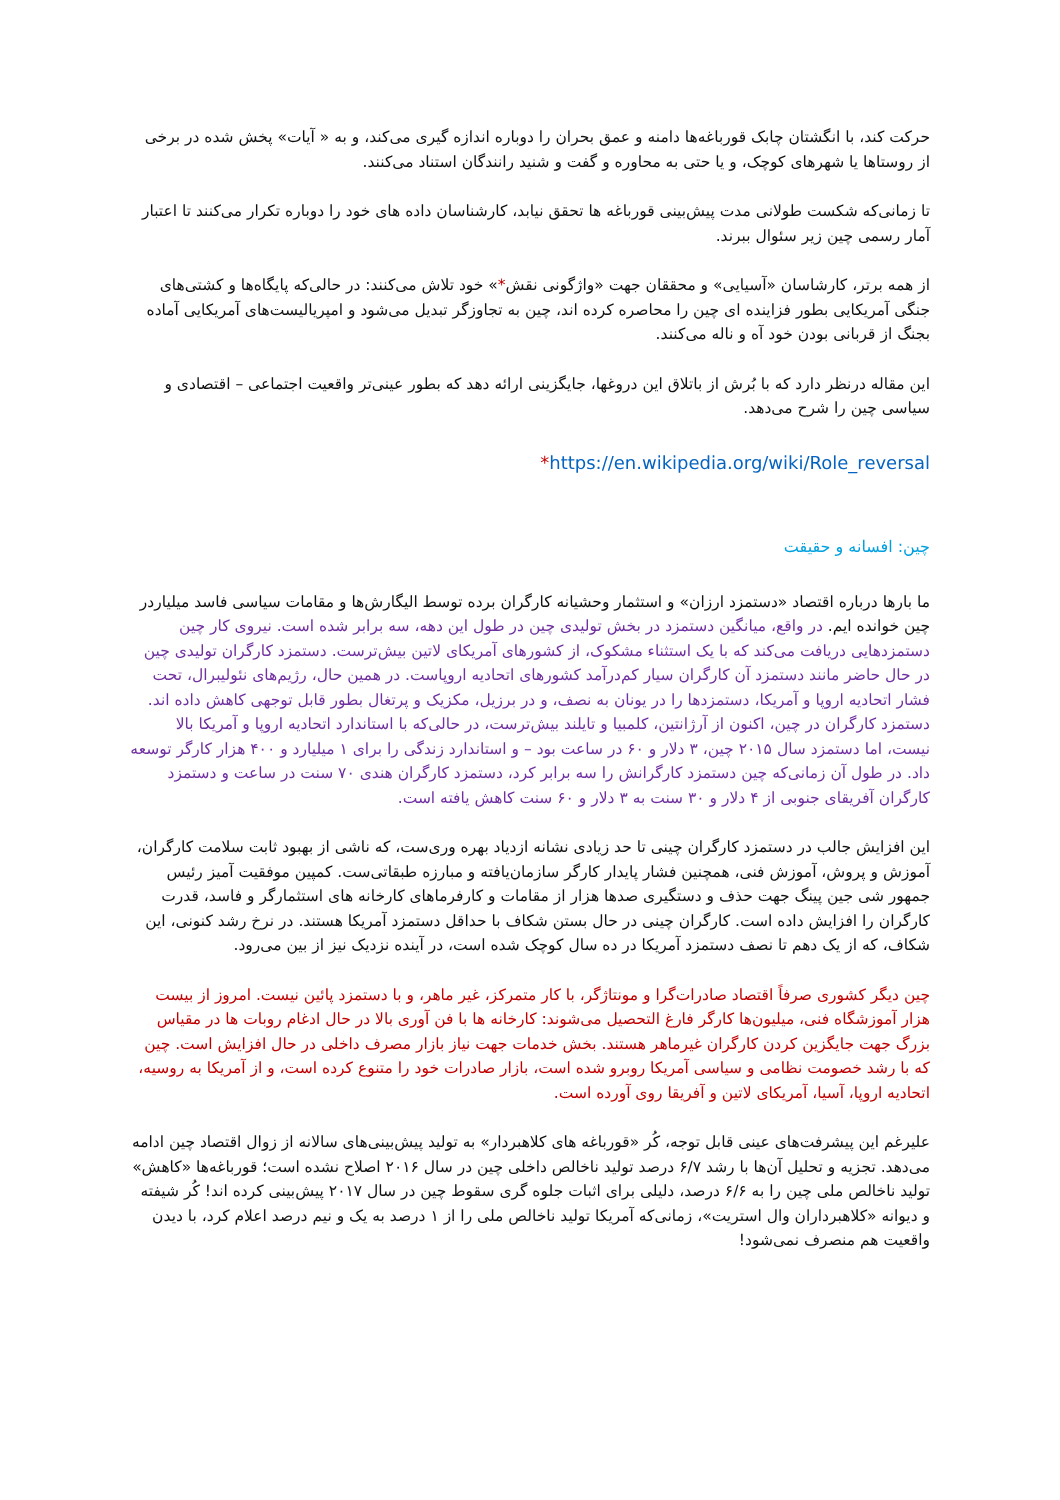حرکت کند، با انگشتان چابک قورباغه‌ها دامنه و عمق بحران را دوباره اندازه گیری می‌کند، و به « آیات» پخش شده در برخی از روستاها یا شهرهای کوچک، و یا حتی به محاوره و گفت و شنید رانندگان استناد می‌کنند.
تا زمانی‌که شکست طولانی مدت پیش‌بینی قورباغه ها تحقق نیابد، کارشناسان داده های خود را دوباره تکرار می‌کنند تا اعتبار آمار رسمی چین زیر سئوال ببرند.
از همه برتر، کارشاسان «آسیایی» و محققان جهت «واژگونی نقش*» خود تلاش می‌کنند: در حالی‌که پایگاه‌ها و کشتی‌های جنگی آمریکایی بطور فزاینده ای چین را محاصره کرده اند، چین به تجاوزگر تبدیل می‌شود و امپریالیست‌های آمریکایی آماده بجنگ از قربانی بودن خود آه و ناله می‌کنند.
این مقاله درنظر دارد که با بُرش از باتلاق این دروغها، جایگزینی ارائه دهد که بطور عینی‌تر واقعیت اجتماعی – اقتصادی و سیاسی چین را شرح می‌دهد.
*https://en.wikipedia.org/wiki/Role_reversal
چین: افسانه و حقیقت
ما بارها درباره اقتصاد «دستمزد ارزان» و استثمار وحشیانه کارگران برده توسط الیگارش‌ها و مقامات سیاسی فاسد میلیارد‌ر چین خوانده ایم. در واقع، میانگین دستمزد در بخش تولیدی چین در طول این دهه، سه برابر شده است. نیروی کار چین دستمزدهایی دریافت می‌کند که با یک استثناء مشکوک، از کشورهای آمریکای لاتین بیش‌ترست. دستمزد کارگران تولیدی چین در حال حاضر مانند دستمزد آن کارگران سیار کم‌درآمد کشورهای اتحادیه اروپاست. در همین حال، رژیم‌های نئولیبرال، تحت فشار اتحادیه اروپا و آمریکا، دستمزدها را در یونان به نصف، و در برزیل، مکزیک و پرتغال بطور قابل توجهی کاهش داده اند. دستمزد کارگران در چین، اکنون از آرژانتین، کلمبیا و تایلند بیش‌ترست، در حالی‌که با استاندارد اتحادیه اروپا و آمریکا بالا نیست، اما دستمزد سال ۲۰۱۵ چین، ۳ دلار و ۶۰ در ساعت بود – و استاندارد زندگی را برای ۱ میلیارد و ۴۰۰ هزار کارگر توسعه داد. در طول آن زمانی‌که چین دستمزد کارگرانش را سه برابر کرد، دستمزد کارگران هندی ۷۰ سنت در ساعت و دستمزد کارگران آفریقای جنوبی از ۴ دلار و ۳۰ سنت به ۳ دلار و ۶۰ سنت کاهش یافته است.
این افزایش جالب در دستمزد کارگران چینی تا حد زیادی نشانه ازدیاد بهره وری‌ست، که ناشی از بهبود ثابت سلامت کارگران، آموزش و پروش، آموزش فنی، همچنین فشار پایدار کارگر سازمان‌یافته و مبارزه طبقاتی‌ست. کمپین موفقیت آمیز رئیس جمهور شی جین پینگ جهت حذف و دستگیری صدها هزار از مقامات و کارفرماهای کارخانه های استثمارگر و فاسد، قدرت کارگران را افزایش داده است. کارگران چینی در حال بستن شکاف با حداقل دستمزد آمریکا هستند. در نرخ رشد کنونی، این شکاف، که از یک دهم تا نصف دستمزد آمریکا در ده سال کوچک شده است، در آینده نزدیک نیز از بین می‌رود.
چین دیگر کشوری صرفاً اقتصاد صادرات‌گرا و مونتاژگر، با کار متمرکز، غیر ماهر، و با دستمزد پائین نیست. امروز از بیست هزار آموزشگاه فنی، میلیون‌ها کارگر فارغ التحصیل می‌شوند: کارخانه ها با فن آوری بالا در حال ادغام روبات ها در مقیاس بزرگ جهت جایگزین کردن کارگران غیرماهر هستند. بخش خدمات جهت نیاز بازار مصرف داخلی در حال افزایش است. چین که با رشد خصومت نظامی و سیاسی آمریکا روبرو شده است، بازار صادرات خود را متنوع کرده است، و از آمریکا به روسیه، اتحادیه اروپا، آسیا، آمریکای لاتین و آفریقا روی آورده است.
علیرغم این پیشرفت‌های عینی قابل توجه، کُر «قورباغه های کلاهبردار» به تولید پیش‌بینی‌های سالانه از زوال اقتصاد چین ادامه می‌دهد. تجزیه و تحلیل آن‌ها با رشد ۶/۷ درصد تولید ناخالص داخلی چین در سال ۲۰۱۶ اصلاح نشده است؛ قورباغه‌ها «کاهش» تولید ناخالص ملی چین را به ۶/۶ درصد، دلیلی برای اثبات جلوه گری سقوط چین در سال ۲۰۱۷ پیش‌بینی کرده اند! کُر شیفته و دیوانه «کلاهبرداران وال استریت»، زمانی‌که آمریکا تولید ناخالص ملی را از ۱ درصد به یک و نیم درصد اعلام کرد، با دیدن واقعیت هم منصرف نمی‌شود!